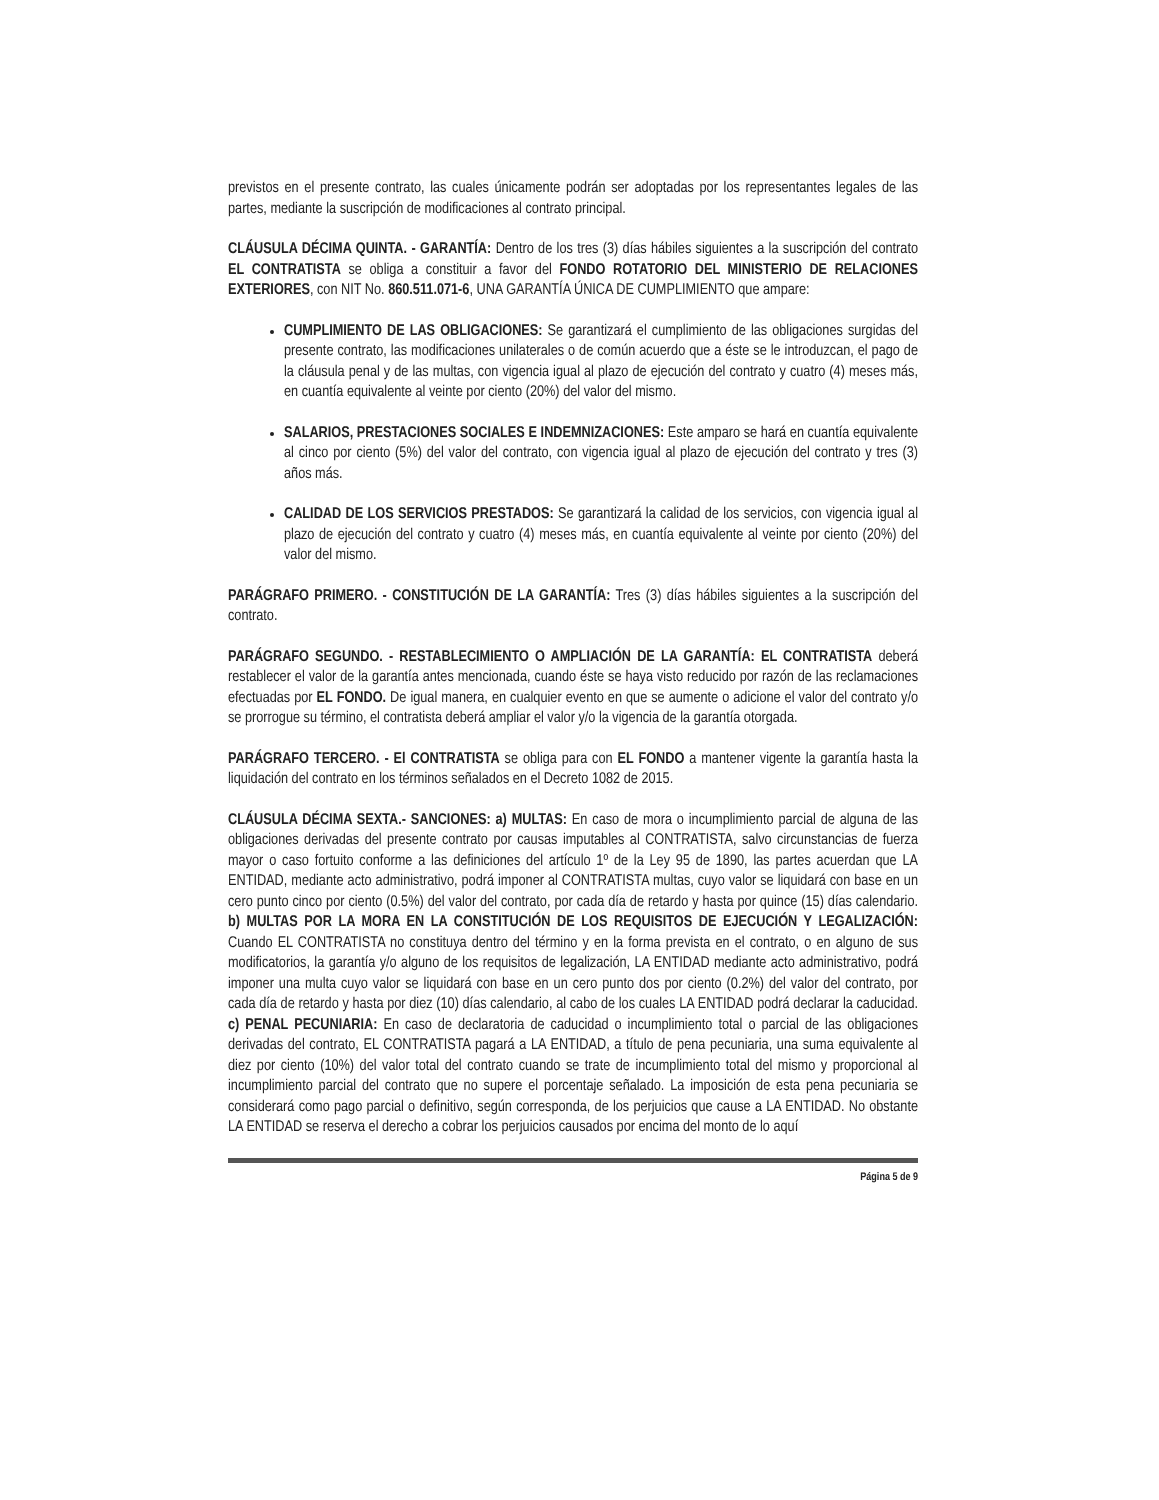previstos en el presente contrato, las cuales únicamente podrán ser adoptadas por los representantes legales de las partes, mediante la suscripción de modificaciones al contrato principal.
CLÁUSULA DÉCIMA QUINTA. - GARANTÍA: Dentro de los tres (3) días hábiles siguientes a la suscripción del contrato EL CONTRATISTA se obliga a constituir a favor del FONDO ROTATORIO DEL MINISTERIO DE RELACIONES EXTERIORES, con NIT No. 860.511.071-6, UNA GARANTÍA ÚNICA DE CUMPLIMIENTO que ampare:
CUMPLIMIENTO DE LAS OBLIGACIONES: Se garantizará el cumplimiento de las obligaciones surgidas del presente contrato, las modificaciones unilaterales o de común acuerdo que a éste se le introduzcan, el pago de la cláusula penal y de las multas, con vigencia igual al plazo de ejecución del contrato y cuatro (4) meses más, en cuantía equivalente al veinte por ciento (20%) del valor del mismo.
SALARIOS, PRESTACIONES SOCIALES E INDEMNIZACIONES: Este amparo se hará en cuantía equivalente al cinco por ciento (5%) del valor del contrato, con vigencia igual al plazo de ejecución del contrato y tres (3) años más.
CALIDAD DE LOS SERVICIOS PRESTADOS: Se garantizará la calidad de los servicios, con vigencia igual al plazo de ejecución del contrato y cuatro (4) meses más, en cuantía equivalente al veinte por ciento (20%) del valor del mismo.
PARÁGRAFO PRIMERO. - CONSTITUCIÓN DE LA GARANTÍA: Tres (3) días hábiles siguientes a la suscripción del contrato.
PARÁGRAFO SEGUNDO. - RESTABLECIMIENTO O AMPLIACIÓN DE LA GARANTÍA: EL CONTRATISTA deberá restablecer el valor de la garantía antes mencionada, cuando éste se haya visto reducido por razón de las reclamaciones efectuadas por EL FONDO. De igual manera, en cualquier evento en que se aumente o adicione el valor del contrato y/o se prorrogue su término, el contratista deberá ampliar el valor y/o la vigencia de la garantía otorgada.
PARÁGRAFO TERCERO. - El CONTRATISTA se obliga para con EL FONDO a mantener vigente la garantía hasta la liquidación del contrato en los términos señalados en el Decreto 1082 de 2015.
CLÁUSULA DÉCIMA SEXTA.- SANCIONES: a) MULTAS: En caso de mora o incumplimiento parcial de alguna de las obligaciones derivadas del presente contrato por causas imputables al CONTRATISTA, salvo circunstancias de fuerza mayor o caso fortuito conforme a las definiciones del artículo 1º de la Ley 95 de 1890, las partes acuerdan que LA ENTIDAD, mediante acto administrativo, podrá imponer al CONTRATISTA multas, cuyo valor se liquidará con base en un cero punto cinco por ciento (0.5%) del valor del contrato, por cada día de retardo y hasta por quince (15) días calendario. b) MULTAS POR LA MORA EN LA CONSTITUCIÓN DE LOS REQUISITOS DE EJECUCIÓN Y LEGALIZACIÓN: Cuando EL CONTRATISTA no constituya dentro del término y en la forma prevista en el contrato, o en alguno de sus modificatorios, la garantía y/o alguno de los requisitos de legalización, LA ENTIDAD mediante acto administrativo, podrá imponer una multa cuyo valor se liquidará con base en un cero punto dos por ciento (0.2%) del valor del contrato, por cada día de retardo y hasta por diez (10) días calendario, al cabo de los cuales LA ENTIDAD podrá declarar la caducidad. c) PENAL PECUNIARIA: En caso de declaratoria de caducidad o incumplimiento total o parcial de las obligaciones derivadas del contrato, EL CONTRATISTA pagará a LA ENTIDAD, a título de pena pecuniaria, una suma equivalente al diez por ciento (10%) del valor total del contrato cuando se trate de incumplimiento total del mismo y proporcional al incumplimiento parcial del contrato que no supere el porcentaje señalado. La imposición de esta pena pecuniaria se considerará como pago parcial o definitivo, según corresponda, de los perjuicios que cause a LA ENTIDAD. No obstante LA ENTIDAD se reserva el derecho a cobrar los perjuicios causados por encima del monto de lo aquí
Página 5 de 9